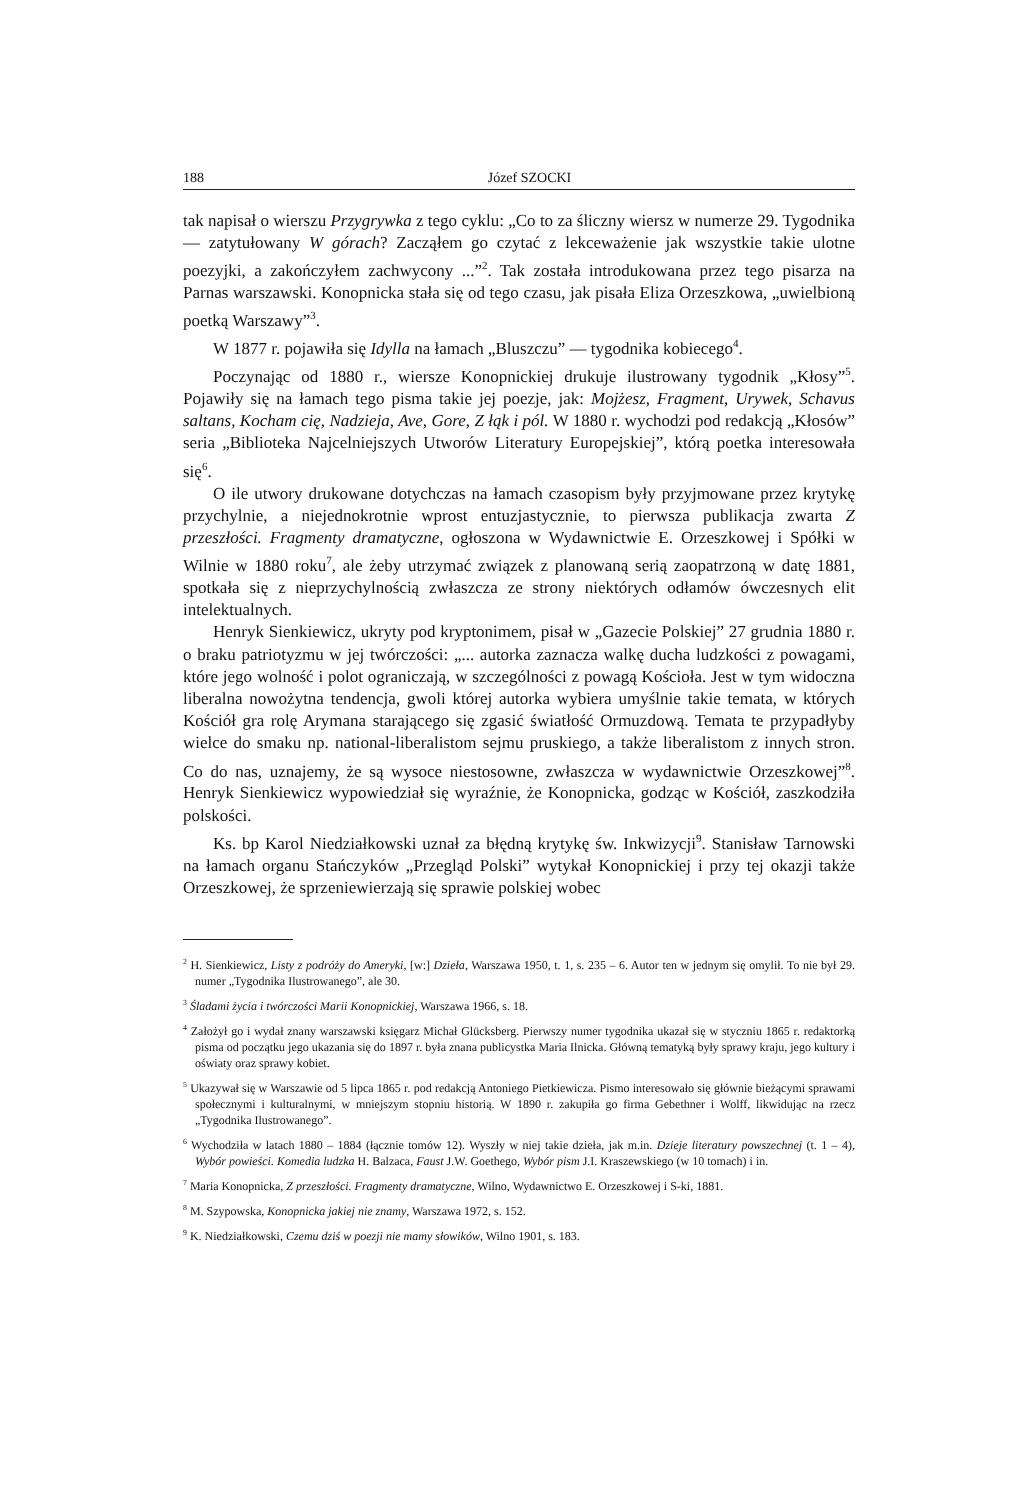188 Józef SZOCKI
tak napisał o wierszu Przygrywka z tego cyklu: „Co to za śliczny wiersz w numerze 29. Tygodnika — zatytułowany W górach? Zacząłem go czytać z lekceważenie jak wszystkie takie ulotne poezyjki, a zakończyłem zachwycony ...”<sup>2</sup>. Tak została introdukowana przez tego pisarza na Parnas warszawski. Konopnicka stała się od tego czasu, jak pisała Eliza Orzeszkowa, „uwielbioną poetką Warszawy”<sup>3</sup>.
W 1877 r. pojawiła się Idylla na łamach „Bluszczu” — tygodnika kobiecego<sup>4</sup>.
Poczynając od 1880 r., wiersze Konopnickiej drukuje ilustrowany tygodnik „Kłosy”<sup>5</sup>. Pojawiły się na łamach tego pisma takie jej poezje, jak: Mojżesz, Fragment, Urywek, Schavus saltans, Kocham cię, Nadzieja, Ave, Gore, Z łąk i pól. W 1880 r. wychodzi pod redakcją „Kłosów” seria „Biblioteka Najcelniejszych Utworów Literatury Europejskiej”, którą poetka interesowała się<sup>6</sup>.
O ile utwory drukowane dotychczas na łamach czasopism były przyjmowane przez krytykę przychylnie, a niejednokrotnie wprost entuzjastycznie, to pierwsza publikacja zwarta Z przeszłości. Fragmenty dramatyczne, ogłoszona w Wydawnictwie E. Orzeszkowej i Spółki w Wilnie w 1880 roku<sup>7</sup>, ale żeby utrzymać związek z planowaną serią zaopatrzoną w datę 1881, spotkała się z nieprzychylnością zwłaszcza ze strony niektórych odłamów ówczesnych elit intelektualnych.
Henryk Sienkiewicz, ukryty pod kryptonimem, pisał w „Gazecie Polskiej” 27 grudnia 1880 r. o braku patriotyzmu w jej twórczości: „... autorka zaznacza walkę ducha ludzkości z powagami, które jego wolność i polot ograniczają, w szczególności z powagą Kościoła. Jest w tym widoczna liberalna nowożytna tendencja, gwoli której autorka wybiera umyślnie takie temata, w których Kościół gra rolę Arymana starającego się zgasić światłość Ormuzdową. Temata te przypadłyby wielce do smaku np. national-liberalistom sejmu pruskiego, a także liberalistom z innych stron. Co do nas, uznajemy, że są wysoce niestosowne, zwłaszcza w wydawnictwie Orzeszkowej”<sup>8</sup>. Henryk Sienkiewicz wypowiedział się wyraźnie, że Konopnicka, godząc w Kościół, zaszkodziła polskości.
Ks. bp Karol Niedziałkowski uznał za błędną krytykę św. Inkwizycji<sup>9</sup>. Stanisław Tarnowski na łamach organu Stańczyków „Przegląd Polski” wytykał Konopnickiej i przy tej okazji także Orzeszkowej, że sprzeniewierzają się sprawie polskiej wobec
<sup>2</sup> H. Sienkiewicz, Listy z podróży do Ameryki, [w:] Dzieła, Warszawa 1950, t. 1, s. 235 – 6. Autor ten w jednym się omylił. To nie był 29. numer „Tygodnika Ilustrowanego”, ale 30.
<sup>3</sup> Śladami życia i twórczości Marii Konopnickiej, Warszawa 1966, s. 18.
<sup>4</sup> Założył go i wydał znany warszawski księgarz Michał Glücksberg. Pierwszy numer tygodnika ukazał się w styczniu 1865 r. redaktorką pisma od początku jego ukazania się do 1897 r. była znana publicystka Maria Ilnicka. Główną tematyką były sprawy kraju, jego kultury i oświaty oraz sprawy kobiet.
<sup>5</sup> Ukazywał się w Warszawie od 5 lipca 1865 r. pod redakcją Antoniego Pietkiewicza. Pismo interesowało się głównie bieżącymi sprawami społecznymi i kulturalnymi, w mniejszym stopniu historią. W 1890 r. zakupiła go firma Gebethner i Wolff, likwidując na rzecz „Tygodnika Ilustrowanego”.
<sup>6</sup> Wychodziła w latach 1880 – 1884 (łącznie tomów 12). Wyszły w niej takie dzieła, jak m.in. Dzieje literatury powszechnej (t. 1 – 4), Wybór powieści. Komedia ludzka H. Balzaca, Faust J.W. Goethego, Wybór pism J.I. Kraszewskiego (w 10 tomach) i in.
<sup>7</sup> Maria Konopnicka, Z przeszłości. Fragmenty dramatyczne, Wilno, Wydawnictwo E. Orzeszkowej i S-ki, 1881.
<sup>8</sup> M. Szypowska, Konopnicka jakiej nie znamy, Warszawa 1972, s. 152.
<sup>9</sup> K. Niedziałkowski, Czemu dziś w poezji nie mamy słowików, Wilno 1901, s. 183.